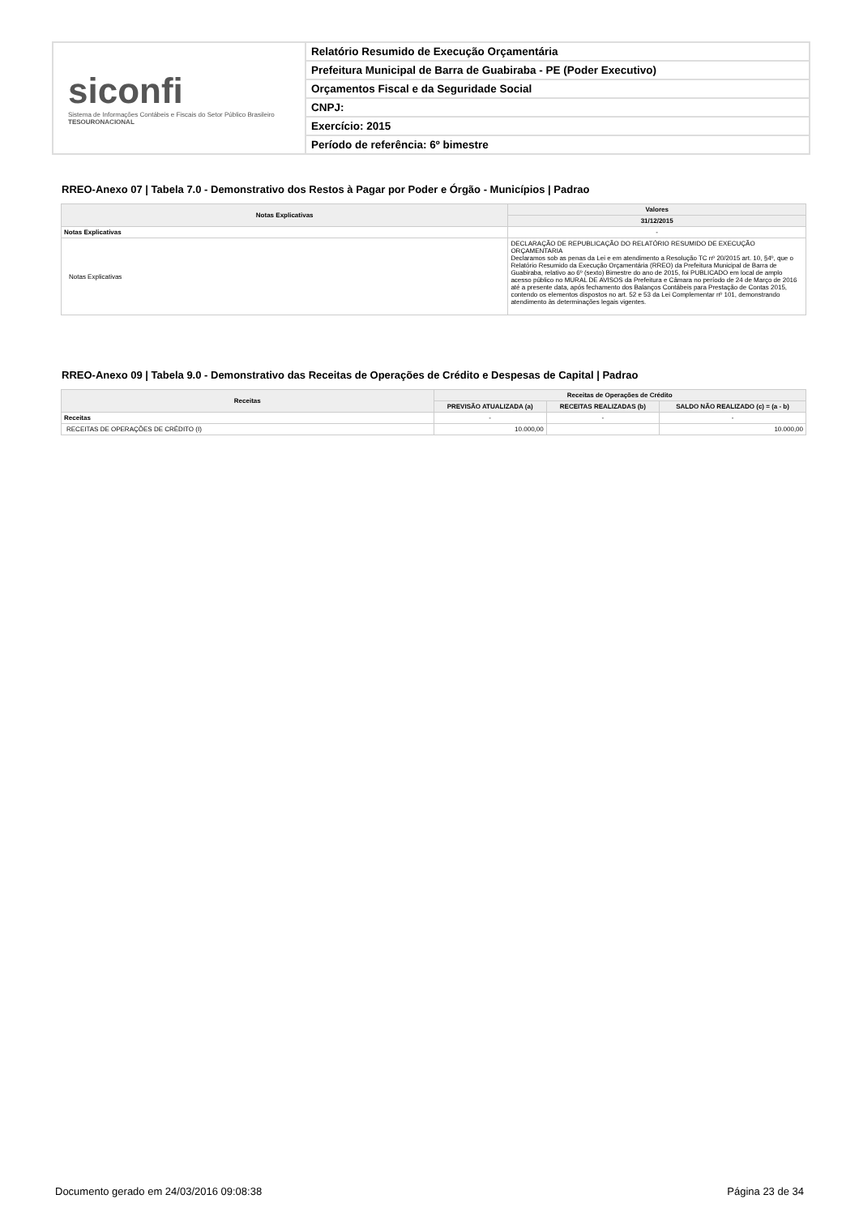siconfi
Sistema de Informações Contábeis e Fiscais do Setor Público Brasileiro
TESOURONACIONAL
Relatório Resumido de Execução Orçamentária
Prefeitura Municipal de Barra de Guabiraba - PE (Poder Executivo)
Orçamentos Fiscal e da Seguridade Social
CNPJ:
Exercício: 2015
Período de referência: 6º bimestre
RREO-Anexo 07 | Tabela 7.0 - Demonstrativo dos Restos à Pagar por Poder e Órgão - Municípios | Padrao
| Notas Explicativas | Valores |
| --- | --- |
| | 31/12/2015 |
| Notas Explicativas | - |
| Notas Explicativas | DECLARAÇÃO DE REPUBLICAÇÃO DO RELATÓRIO RESUMIDO DE EXECUÇÃO ORÇAMENTARIA Declaramos sob as penas da Lei e em atendimento a Resolução TC nº 20/2015 art. 10, §4º, que o Relatório Resumido da Execução Orçamentária (RREO) da Prefeitura Municipal de Barra de Guabiraba, relativo ao 6º (sexto) Bimestre do ano de 2015, foi PUBLICADO em local de amplo acesso público no MURAL DE AVISOS da Prefeitura e Câmara no período de 24 de Março de 2016 até a presente data, após fechamento dos Balanços Contábeis para Prestação de Contas 2015, contendo os elementos dispostos no art. 52 e 53 da Lei Complementar nº 101, demonstrando atendimento às determinações legais vigentes. |
RREO-Anexo 09 | Tabela 9.0 - Demonstrativo das Receitas de Operações de Crédito e Despesas de Capital | Padrao
| Receitas | Receitas de Operações de Crédito | | |
| --- | --- | --- | --- |
| | PREVISÃO ATUALIZADA (a) | RECEITAS REALIZADAS (b) | SALDO NÃO REALIZADO (c) = (a - b) |
| Receitas | - | - | - |
| RECEITAS DE OPERAÇÕES DE CRÉDITO (I) | 10.000,00 | | 10.000,00 |
Documento gerado em 24/03/2016 09:08:38 Página 23 de 34